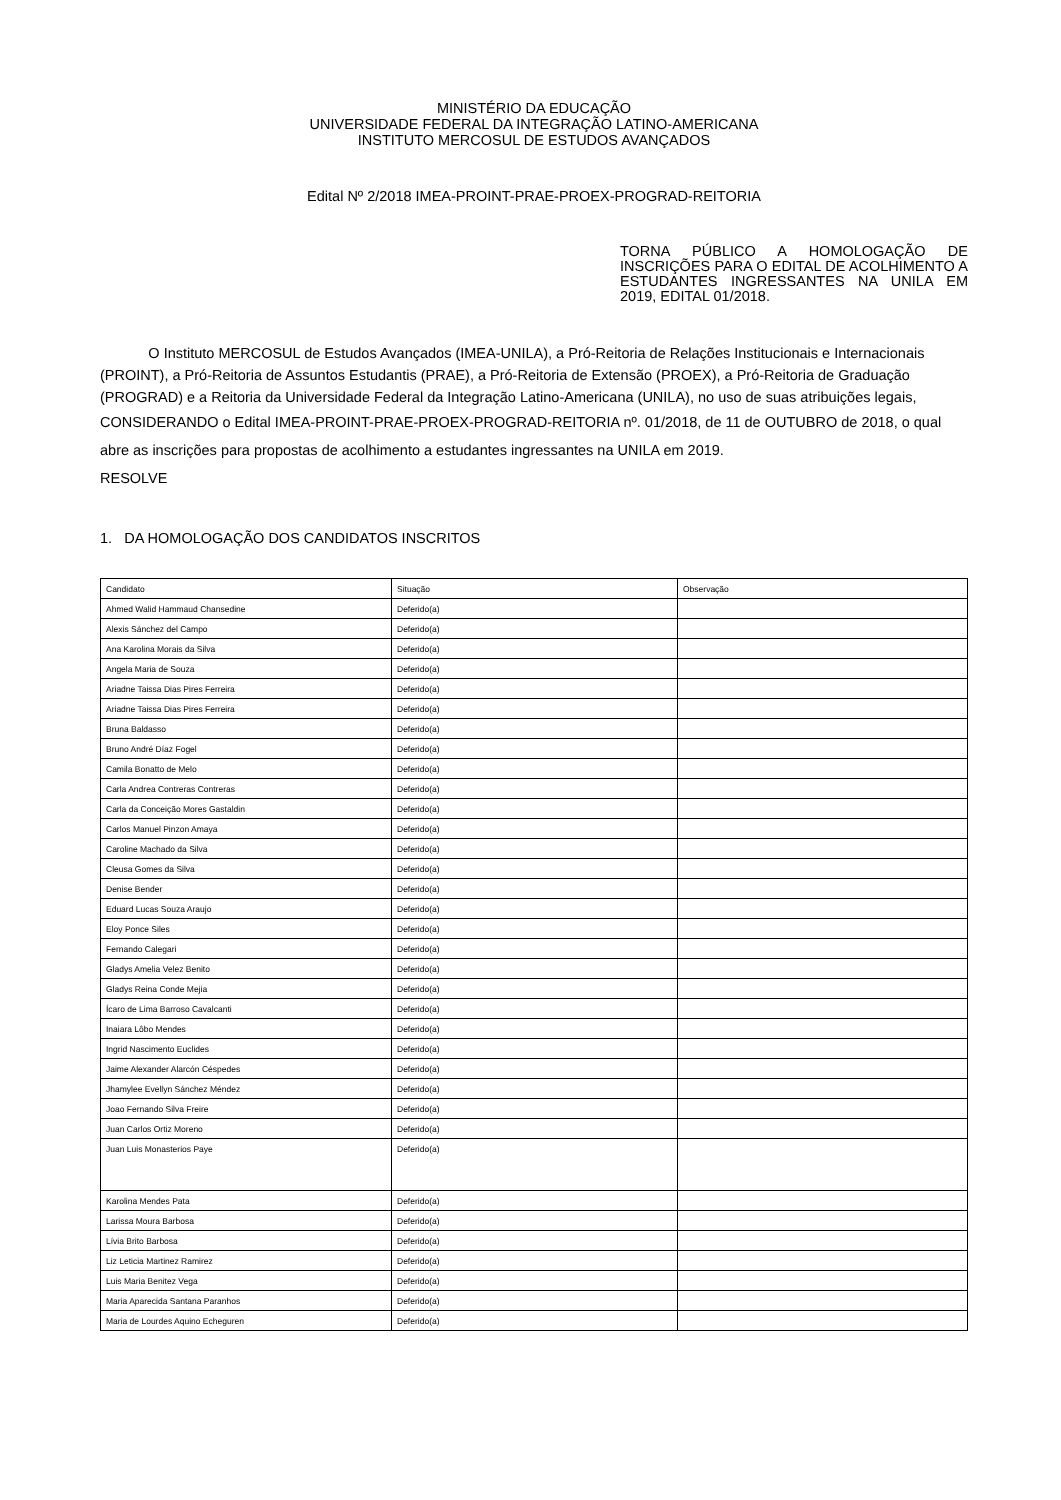MINISTÉRIO DA EDUCAÇÃO
UNIVERSIDADE FEDERAL DA INTEGRAÇÃO LATINO-AMERICANA
INSTITUTO MERCOSUL DE ESTUDOS AVANÇADOS
Edital Nº 2/2018 IMEA-PROINT-PRAE-PROEX-PROGRAD-REITORIA
TORNA PÚBLICO A HOMOLOGAÇÃO DE INSCRIÇÕES PARA O EDITAL DE ACOLHIMENTO A ESTUDANTES INGRESSANTES NA UNILA EM 2019, EDITAL 01/2018.
O Instituto MERCOSUL de Estudos Avançados (IMEA-UNILA), a Pró-Reitoria de Relações Institucionais e Internacionais (PROINT), a Pró-Reitoria de Assuntos Estudantis (PRAE), a Pró-Reitoria de Extensão (PROEX), a Pró-Reitoria de Graduação (PROGRAD) e a Reitoria da Universidade Federal da Integração Latino-Americana (UNILA), no uso de suas atribuições legais,
CONSIDERANDO o Edital IMEA-PROINT-PRAE-PROEX-PROGRAD-REITORIA nº. 01/2018, de 11 de OUTUBRO de 2018, o qual abre as inscrições para propostas de acolhimento a estudantes ingressantes na UNILA em 2019.
RESOLVE
1. DA HOMOLOGAÇÃO DOS CANDIDATOS INSCRITOS
| Candidato | Situação | Observação |
| --- | --- | --- |
| Ahmed Walid Hammaud Chansedine | Deferido(a) | |
| Alexis Sánchez del Campo | Deferido(a) | |
| Ana Karolina Morais da Silva | Deferido(a) | |
| Angela Maria de Souza | Deferido(a) | |
| Ariadne Taissa Dias Pires Ferreira | Deferido(a) | |
| Ariadne Taissa Dias Pires Ferreira | Deferido(a) | |
| Bruna Baldasso | Deferido(a) | |
| Bruno André Díaz Fogel | Deferido(a) | |
| Camila Bonatto de Melo | Deferido(a) | |
| Carla Andrea Contreras Contreras | Deferido(a) | |
| Carla da Conceição Mores Gastaldin | Deferido(a) | |
| Carlos Manuel Pinzon Amaya | Deferido(a) | |
| Caroline Machado da Silva | Deferido(a) | |
| Cleusa Gomes da Silva | Deferido(a) | |
| Denise Bender | Deferido(a) | |
| Eduard Lucas Souza Araujo | Deferido(a) | |
| Eloy Ponce Siles | Deferido(a) | |
| Fernando Calegari | Deferido(a) | |
| Gladys Amelia Velez Benito | Deferido(a) | |
| Gladys Reina Conde Mejia | Deferido(a) | |
| Ícaro de Lima Barroso Cavalcanti | Deferido(a) | |
| Inaiara Lôbo Mendes | Deferido(a) | |
| Ingrid Nascimento Euclides | Deferido(a) | |
| Jaime Alexander Alarcón Céspedes | Deferido(a) | |
| Jhamylee Evellyn Sánchez Méndez | Deferido(a) | |
| Joao Fernando Silva Freire | Deferido(a) | |
| Juan Carlos Ortiz Moreno | Deferido(a) | |
| Juan Luis Monasterios Paye | Deferido(a) | |
| Karolina Mendes Pata | Deferido(a) | |
| Larissa Moura Barbosa | Deferido(a) | |
| Lívia Brito Barbosa | Deferido(a) | |
| Liz Leticia Martinez Ramirez | Deferido(a) | |
| Luis Maria Benitez Vega | Deferido(a) | |
| Maria Aparecida Santana Paranhos | Deferido(a) | |
| Maria de Lourdes Aquino Echeguren | Deferido(a) | |